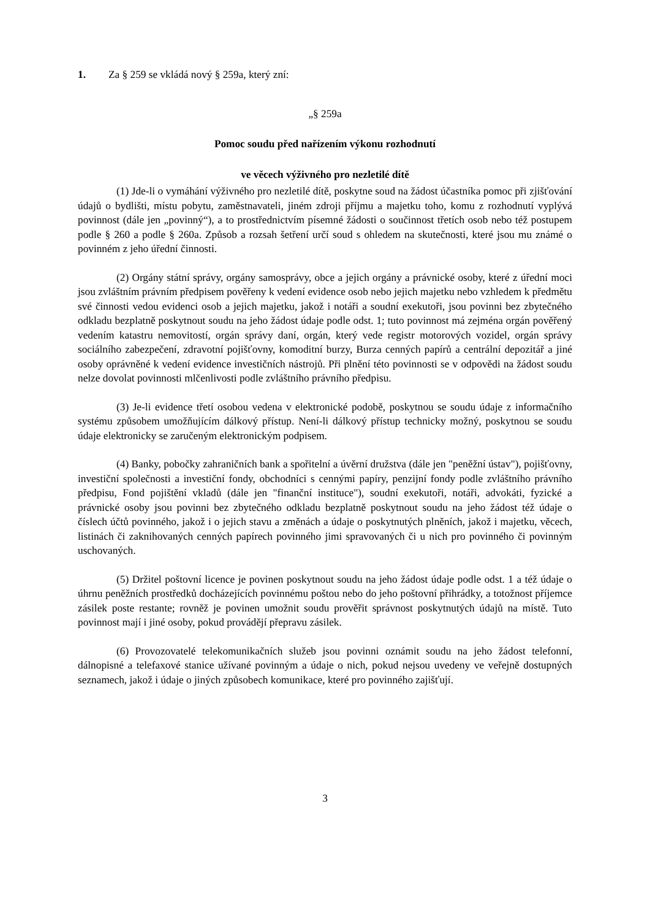1. Za § 259 se vkládá nový § 259a, který zní:
„§ 259a
Pomoc soudu před nařízením výkonu rozhodnutí
ve věcech výživného pro nezletilé dítě
(1) Jde-li o vymáhání výživného pro nezletilé dítě, poskytne soud na žádost účastníka pomoc při zjišťování údajů o bydlišti, místu pobytu, zaměstnavateli, jiném zdroji příjmu a majetku toho, komu z rozhodnutí vyplývá povinnost (dále jen „povinný“), a to prostřednictvím písemné žádosti o součinnost třetích osob nebo též postupem podle § 260 a podle § 260a. Způsob a rozsah šetření určí soud s ohledem na skutečnosti, které jsou mu známé o povinném z jeho úřední činnosti.
(2) Orgány státní správy, orgány samosprávy, obce a jejich orgány a právnické osoby, které z úřední moci jsou zvláštním právním předpisem pověřeny k vedení evidence osob nebo jejich majetku nebo vzhledem k předmětu své činnosti vedou evidenci osob a jejich majetku, jakož i notáři a soudní exekutoři, jsou povinni bez zbytečného odkladu bezplatně poskytnout soudu na jeho žádost údaje podle odst. 1; tuto povinnost má zejména orgán pověřený vedením katastru nemovitostí, orgán správy daní, orgán, který vede registr motorových vozidel, orgán správy sociálního zabezpečení, zdravotní pojišťovny, komoditní burzy, Burza cenných papírů a centrální depozitář a jiné osoby oprávněné k vedení evidence investičních nástrojů. Při plnění této povinnosti se v odpovědi na žádost soudu nelze dovolat povinnosti mlčenlivosti podle zvláštního právního předpisu.
(3) Je-li evidence třetí osobou vedena v elektronické podobě, poskytnou se soudu údaje z informačního systému způsobem umožňujícím dálkový přístup. Není-li dálkový přístup technicky možný, poskytnou se soudu údaje elektronicky se zaručeným elektronickým podpisem.
(4) Banky, pobočky zahraničních bank a spořitelní a úvěrní družstva (dále jen "peněžní ústav"), pojišťovny, investiční společnosti a investiční fondy, obchodníci s cennými papíry, penzijní fondy podle zvláštního právního předpisu, Fond pojištění vkladů (dále jen "finanční instituce"), soudní exekutoři, notáři, advokáti, fyzické a právnické osoby jsou povinni bez zbytečného odkladu bezplatně poskytnout soudu na jeho žádost též údaje o číslech účtů povinného, jakož i o jejich stavu a změnách a údaje o poskytnutých plněních, jakož i majetku, věcech, listinách či zaknihovaných cenných papírech povinného jimi spravovaných či u nich pro povinného či povinným uschovaných.
(5) Držitel poštovní licence je povinen poskytnout soudu na jeho žádost údaje podle odst. 1 a též údaje o úhrnu peněžních prostředků docházejících povinnému poštou nebo do jeho poštovní přihrádky, a totožnost příjemce zásilek poste restante; rovněž je povinen umožnit soudu prověřit správnost poskytnutých údajů na místě. Tuto povinnost mají i jiné osoby, pokud provádějí přepravu zásilek.
(6) Provozovatelé telekomunikačních služeb jsou povinni oznámit soudu na jeho žádost telefonní, dálnopisné a telefaxové stanice užívané povinným a údaje o nich, pokud nejsou uvedeny ve veřejně dostupných seznamech, jakož i údaje o jiných způsobech komunikace, které pro povinného zajišťují.
3